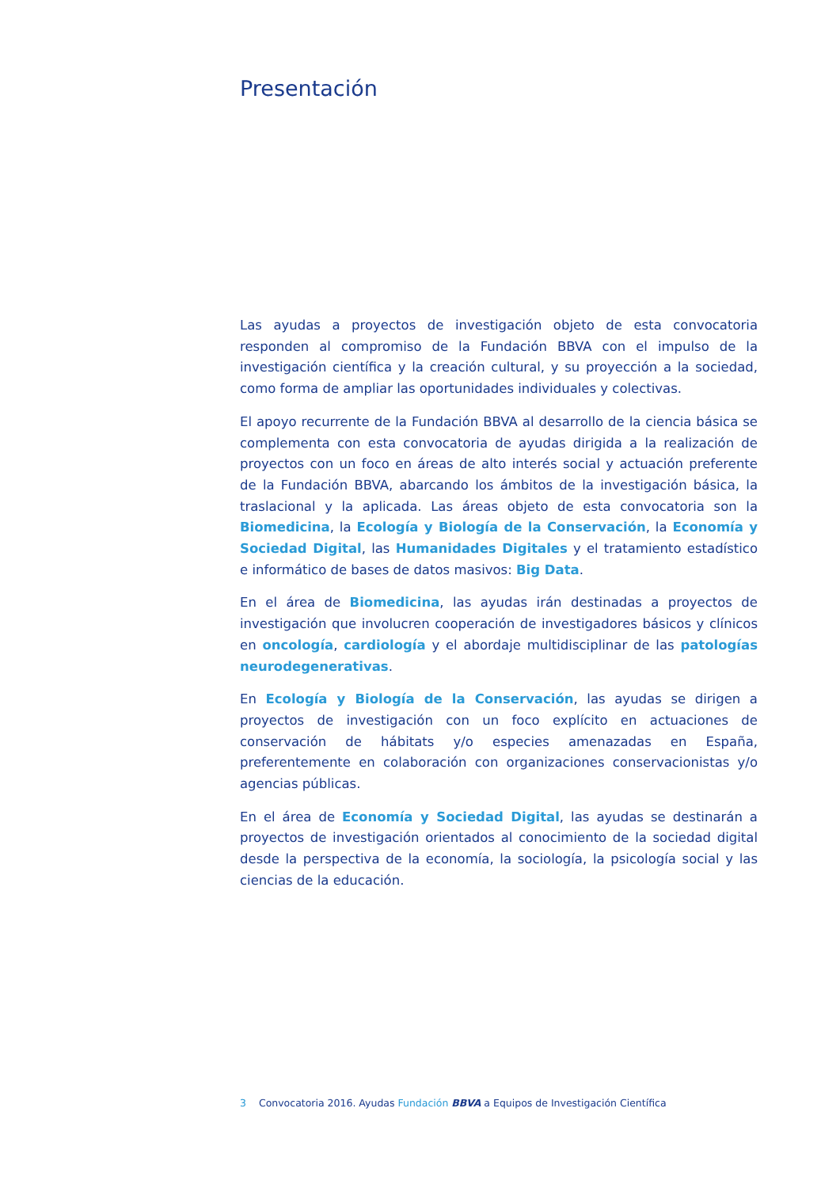Presentación
Las ayudas a proyectos de investigación objeto de esta convocatoria responden al compromiso de la Fundación BBVA con el impulso de la investigación científica y la creación cultural, y su proyección a la sociedad, como forma de ampliar las oportunidades individuales y colectivas.
El apoyo recurrente de la Fundación BBVA al desarrollo de la ciencia básica se complementa con esta convocatoria de ayudas dirigida a la realización de proyectos con un foco en áreas de alto interés social y actuación preferente de la Fundación BBVA, abarcando los ámbitos de la investigación básica, la traslacional y la aplicada. Las áreas objeto de esta convocatoria son la Biomedicina, la Ecología y Biología de la Conservación, la Economía y Sociedad Digital, las Humanidades Digitales y el tratamiento estadístico e informático de bases de datos masivos: Big Data.
En el área de Biomedicina, las ayudas irán destinadas a proyectos de investigación que involucren cooperación de investigadores básicos y clínicos en oncología, cardiología y el abordaje multidisciplinar de las patologías neurodegenerativas.
En Ecología y Biología de la Conservación, las ayudas se dirigen a proyectos de investigación con un foco explícito en actuaciones de conservación de hábitats y/o especies amenazadas en España, preferentemente en colaboración con organizaciones conservacionistas y/o agencias públicas.
En el área de Economía y Sociedad Digital, las ayudas se destinarán a proyectos de investigación orientados al conocimiento de la sociedad digital desde la perspectiva de la economía, la sociología, la psicología social y las ciencias de la educación.
3 Convocatoria 2016. Ayudas Fundación BBVA a Equipos de Investigación Científica